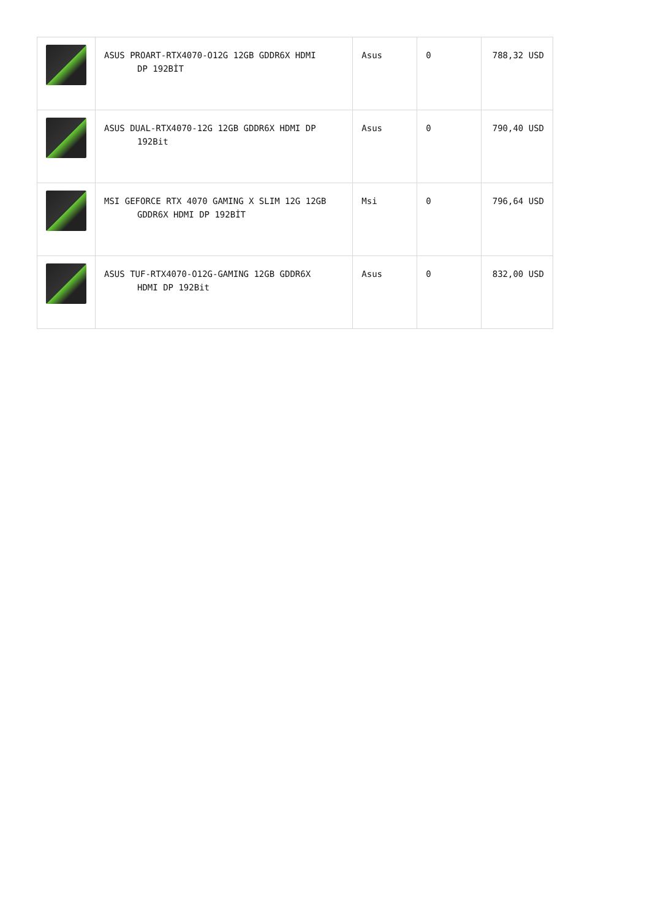| | ASUS PROART-RTX4070-O12G 12GB GDDR6X HDMI DP 192BİT | Asus | 0 | 788,32 USD |
| | ASUS DUAL-RTX4070-12G 12GB GDDR6X HDMI DP 192Bit | Asus | 0 | 790,40 USD |
| | MSI GEFORCE RTX 4070 GAMING X SLIM 12G 12GB GDDR6X HDMI DP 192BİT | Msi | 0 | 796,64 USD |
| | ASUS TUF-RTX4070-O12G-GAMING 12GB GDDR6X HDMI DP 192Bit | Asus | 0 | 832,00 USD |